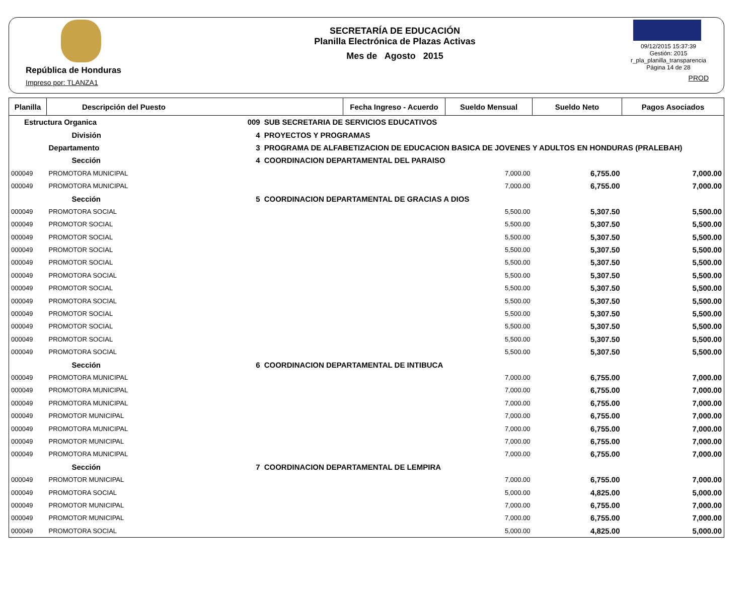República de Honduras
Impreso por: TLANZA1
SECRETARÍA DE EDUCACIÓN
Planilla Electrónica de Plazas Activas
Mes de Agosto 2015
09/12/2015 15:37:39
Gestión: 2015
r_pla_planilla_transparencia
Página 14 de 28
PROD
| Planilla | Descripción del Puesto | | | Fecha Ingreso - Acuerdo | Sueldo Mensual | Sueldo Neto | Pagos Asociados |
| --- | --- | --- | --- | --- | --- | --- | --- |
| Estructura Organica | | 009 | SUB SECRETARIA DE SERVICIOS EDUCATIVOS | | | | |
| | División | 4 | PROYECTOS Y PROGRAMAS | | | | |
| | Departamento | 3 | PROGRAMA DE ALFABETIZACION DE EDUCACION BASICA DE JOVENES Y ADULTOS EN HONDURAS (PRALEBAH) | | | | |
| | Sección | 4 | COORDINACION DEPARTAMENTAL DEL PARAISO | | | | |
| 000049 | PROMOTORA MUNICIPAL | | | | 7,000.00 | 6,755.00 | 7,000.00 |
| 000049 | PROMOTORA MUNICIPAL | | | | 7,000.00 | 6,755.00 | 7,000.00 |
| | Sección | 5 | COORDINACION DEPARTAMENTAL DE GRACIAS A DIOS | | | | |
| 000049 | PROMOTORA SOCIAL | | | | 5,500.00 | 5,307.50 | 5,500.00 |
| 000049 | PROMOTOR SOCIAL | | | | 5,500.00 | 5,307.50 | 5,500.00 |
| 000049 | PROMOTOR SOCIAL | | | | 5,500.00 | 5,307.50 | 5,500.00 |
| 000049 | PROMOTOR SOCIAL | | | | 5,500.00 | 5,307.50 | 5,500.00 |
| 000049 | PROMOTOR SOCIAL | | | | 5,500.00 | 5,307.50 | 5,500.00 |
| 000049 | PROMOTORA SOCIAL | | | | 5,500.00 | 5,307.50 | 5,500.00 |
| 000049 | PROMOTOR SOCIAL | | | | 5,500.00 | 5,307.50 | 5,500.00 |
| 000049 | PROMOTORA SOCIAL | | | | 5,500.00 | 5,307.50 | 5,500.00 |
| 000049 | PROMOTOR SOCIAL | | | | 5,500.00 | 5,307.50 | 5,500.00 |
| 000049 | PROMOTOR SOCIAL | | | | 5,500.00 | 5,307.50 | 5,500.00 |
| 000049 | PROMOTOR SOCIAL | | | | 5,500.00 | 5,307.50 | 5,500.00 |
| 000049 | PROMOTORA SOCIAL | | | | 5,500.00 | 5,307.50 | 5,500.00 |
| | Sección | 6 | COORDINACION DEPARTAMENTAL DE INTIBUCA | | | | |
| 000049 | PROMOTORA MUNICIPAL | | | | 7,000.00 | 6,755.00 | 7,000.00 |
| 000049 | PROMOTORA MUNICIPAL | | | | 7,000.00 | 6,755.00 | 7,000.00 |
| 000049 | PROMOTORA MUNICIPAL | | | | 7,000.00 | 6,755.00 | 7,000.00 |
| 000049 | PROMOTOR MUNICIPAL | | | | 7,000.00 | 6,755.00 | 7,000.00 |
| 000049 | PROMOTORA MUNICIPAL | | | | 7,000.00 | 6,755.00 | 7,000.00 |
| 000049 | PROMOTOR MUNICIPAL | | | | 7,000.00 | 6,755.00 | 7,000.00 |
| 000049 | PROMOTORA MUNICIPAL | | | | 7,000.00 | 6,755.00 | 7,000.00 |
| | Sección | 7 | COORDINACION DEPARTAMENTAL DE LEMPIRA | | | | |
| 000049 | PROMOTOR MUNICIPAL | | | | 7,000.00 | 6,755.00 | 7,000.00 |
| 000049 | PROMOTORA SOCIAL | | | | 5,000.00 | 4,825.00 | 5,000.00 |
| 000049 | PROMOTOR MUNICIPAL | | | | 7,000.00 | 6,755.00 | 7,000.00 |
| 000049 | PROMOTOR MUNICIPAL | | | | 7,000.00 | 6,755.00 | 7,000.00 |
| 000049 | PROMOTORA SOCIAL | | | | 5,000.00 | 4,825.00 | 5,000.00 |